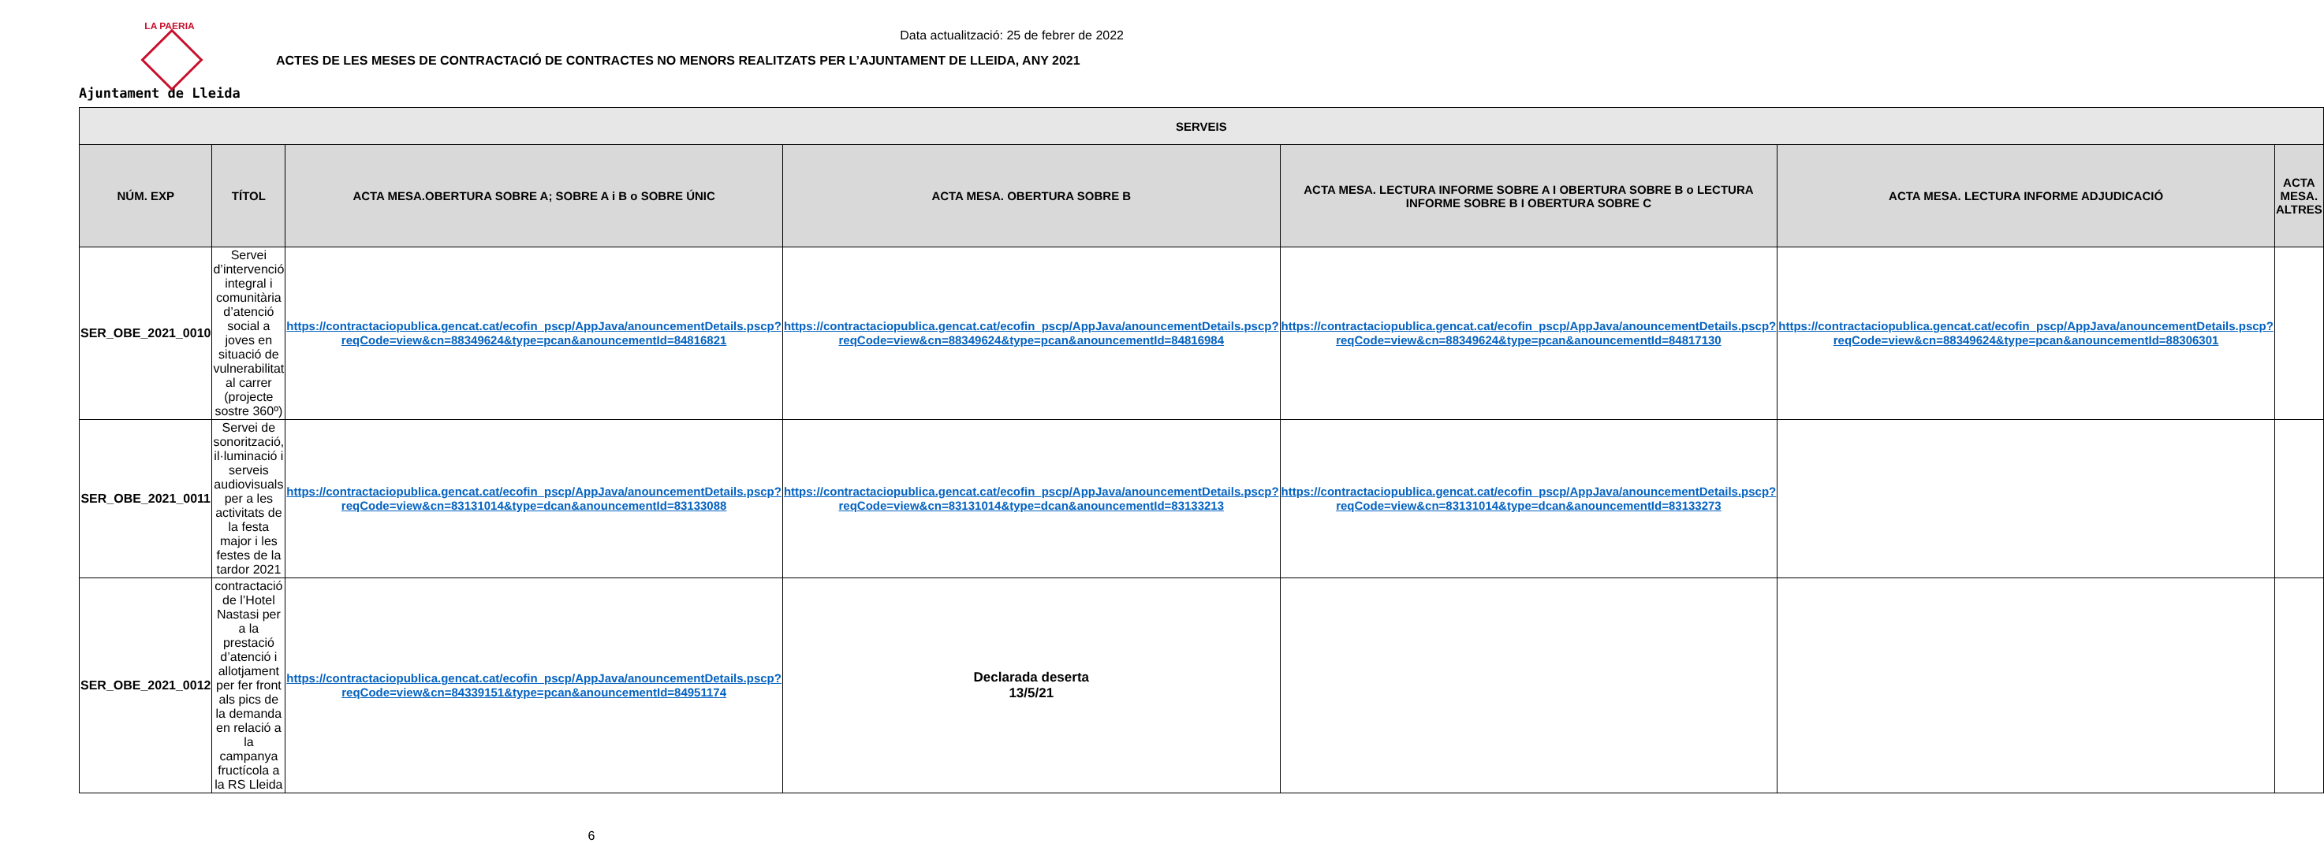LA PAERIA
Ajuntament de Lleida
Data actualització: 25 de febrer de 2022
ACTES DE LES MESES DE CONTRACTACIÓ DE CONTRACTES NO MENORS REALITZATS PER L’AJUNTAMENT DE LLEIDA, ANY 2021
| SERVEIS | | | | | | |
| --- | --- | --- | --- | --- | --- | --- |
| NÚM. EXP | TÍTOL | ACTA MESA.OBERTURA SOBRE A; SOBRE A i B o SOBRE ÚNIC | ACTA MESA. OBERTURA SOBRE B | ACTA MESA. LECTURA INFORME SOBRE A I OBERTURA SOBRE B o LECTURA INFORME SOBRE B I OBERTURA SOBRE C | ACTA MESA. LECTURA INFORME ADJUDICACIÓ | ACTA MESA. ALTRES |
| SER_OBE_2021_0010 | Servei d’intervenció integral i comunitària d’atenció social a joves en situació de vulnerabilitat al carrer (projecte sostre 360º) | https://contractaciopublica.gencat.cat/ecofin_pscp/AppJava/anouncementDetails.pscp?reqCode=view&cn=88349624&type=pcan&anouncementId=84816821 | https://contractaciopublica.gencat.cat/ecofin_pscp/AppJava/anouncementDetails.pscp?reqCode=view&cn=88349624&type=pcan&anouncementId=84816984 | https://contractaciopublica.gencat.cat/ecofin_pscp/AppJava/anouncementDetails.pscp?reqCode=view&cn=88349624&type=pcan&anouncementId=84817130 | https://contractaciopublica.gencat.cat/ecofin_pscp/AppJava/anouncementDetails.pscp?reqCode=view&cn=88349624&type=pcan&anouncementId=88306301 | |
| SER_OBE_2021_0011 | Servei de sonorització, il·luminació i serveis audiovisuals per a les activitats de la festa major i les festes de la tardor 2021 | https://contractaciopublica.gencat.cat/ecofin_pscp/AppJava/anouncementDetails.pscp?reqCode=view&cn=83131014&type=dcan&anouncementId=83133088 | https://contractaciopublica.gencat.cat/ecofin_pscp/AppJava/anouncementDetails.pscp?reqCode=view&cn=83131014&type=dcan&anouncementId=83133213 | https://contractaciopublica.gencat.cat/ecofin_pscp/AppJava/anouncementDetails.pscp?reqCode=view&cn=83131014&type=dcan&anouncementId=83133273 | | |
| SER_OBE_2021_0012 | contractació de l’Hotel Nastasi per a la prestació d’atenció i allotjament per fer front als pics de la demanda en relació a la campanya fructícola a la RS Lleida | https://contractaciopublica.gencat.cat/ecofin_pscp/AppJava/anouncementDetails.pscp?reqCode=view&cn=84339151&type=pcan&anouncementId=84951174 | Declarada deserta 13/5/21 | | | |
6